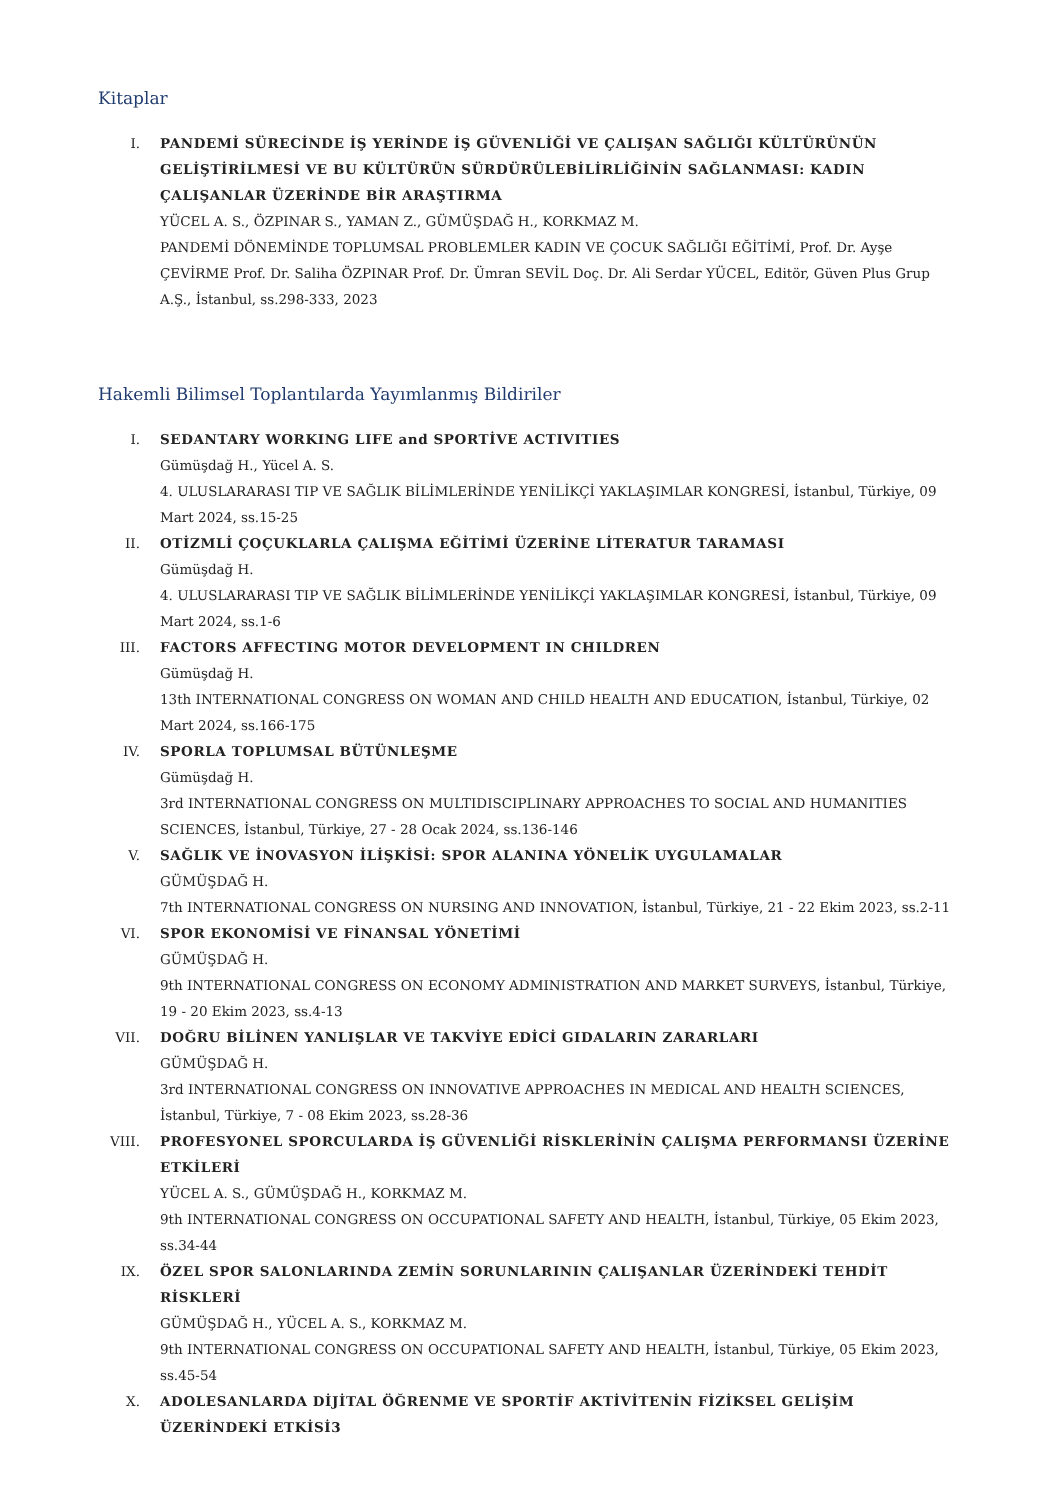Kitaplar
I. PANDEMİ SÜRECİNDE İŞ YERİNDE İŞ GÜVENLİĞİ VE ÇALIŞAN SAĞLIĞI KÜLTÜRÜNÜN GELİŞTİRİLMESİ VE BU KÜLTÜRÜN SÜRDÜRÜLEBİLİRLİĞİNİN SAĞLANMASI: KADIN ÇALIŞANLAR ÜZERİNDE BİR ARAŞTIRMA
YÜCEL A. S., ÖZPINAR S., YAMAN Z., GÜMÜŞDAĞ H., KORKMAZ M.
PANDEMİ DÖNEMİNDE TOPLUMSAL PROBLEMLER KADIN VE ÇOCUK SAĞLIĞI EĞİTİMİ, Prof. Dr. Ayşe ÇEVİRME Prof. Dr. Saliha ÖZPINAR Prof. Dr. Ümran SEVİL Doç. Dr. Ali Serdar YÜCEL, Editör, Güven Plus Grup A.Ş., İstanbul, ss.298-333, 2023
Hakemli Bilimsel Toplantılarda Yayımlanmış Bildiriler
I. SEDANTARY WORKING LIFE and SPORTİVE ACTIVITIES
Gümüşdağ H., Yücel A. S.
4. ULUSLARARASI TIP VE SAĞLIK BİLİMLERİNDE YENİLİKÇİ YAKLAŞIMLAR KONGRESİ, İstanbul, Türkiye, 09 Mart 2024, ss.15-25
II. OTİZMLİ ÇOÇUKLARLA ÇALIŞMA EĞİTİMİ ÜZERİNE LİTERATUR TARAMASI
Gümüşdağ H.
4. ULUSLARARASI TIP VE SAĞLIK BİLİMLERİNDE YENİLİKÇİ YAKLAŞIMLAR KONGRESİ, İstanbul, Türkiye, 09 Mart 2024, ss.1-6
III. FACTORS AFFECTING MOTOR DEVELOPMENT IN CHILDREN
Gümüşdağ H.
13th INTERNATIONAL CONGRESS ON WOMAN AND CHILD HEALTH AND EDUCATION, İstanbul, Türkiye, 02 Mart 2024, ss.166-175
IV. SPORLA TOPLUMSAL BÜTÜNLEŞME
Gümüşdağ H.
3rd INTERNATIONAL CONGRESS ON MULTIDISCIPLINARY APPROACHES TO SOCIAL AND HUMANITIES SCIENCES, İstanbul, Türkiye, 27 - 28 Ocak 2024, ss.136-146
V. SAĞLIK VE İNOVASYON İLİŞKİSİ: SPOR ALANINA YÖNELİK UYGULAMALAR
GÜMÜŞDAĞ H.
7th INTERNATIONAL CONGRESS ON NURSING AND INNOVATION, İstanbul, Türkiye, 21 - 22 Ekim 2023, ss.2-11
VI. SPOR EKONOMİSİ VE FİNANSAL YÖNETİMİ
GÜMÜŞDAĞ H.
9th INTERNATIONAL CONGRESS ON ECONOMY ADMINISTRATION AND MARKET SURVEYS, İstanbul, Türkiye, 19 - 20 Ekim 2023, ss.4-13
VII. DOĞRU BİLİNEN YANLIŞLAR VE TAKVİYE EDİCİ GIDALARIN ZARARLARI
GÜMÜŞDAĞ H.
3rd INTERNATIONAL CONGRESS ON INNOVATIVE APPROACHES IN MEDICAL AND HEALTH SCIENCES, İstanbul, Türkiye, 7 - 08 Ekim 2023, ss.28-36
VIII. PROFESYONEL SPORCULARDA İŞ GÜVENLİĞİ RİSKLERİNİN ÇALIŞMA PERFORMANSI ÜZERİNE ETKİLERİ
YÜCEL A. S., GÜMÜŞDAĞ H., KORKMAZ M.
9th INTERNATIONAL CONGRESS ON OCCUPATIONAL SAFETY AND HEALTH, İstanbul, Türkiye, 05 Ekim 2023, ss.34-44
IX. ÖZEL SPOR SALONLARINDA ZEMİN SORUNLARININ ÇALIŞANLAR ÜZERİNDEKİ TEHDİT RİSKLERİ
GÜMÜŞDAĞ H., YÜCEL A. S., KORKMAZ M.
9th INTERNATIONAL CONGRESS ON OCCUPATIONAL SAFETY AND HEALTH, İstanbul, Türkiye, 05 Ekim 2023, ss.45-54
X. ADOLESANLARDA DİJİTAL ÖĞRENME VE SPORTİF AKTİVİTENİN FİZİKSEL GELİŞİM ÜZERİNDEKİ ETKİSİ3